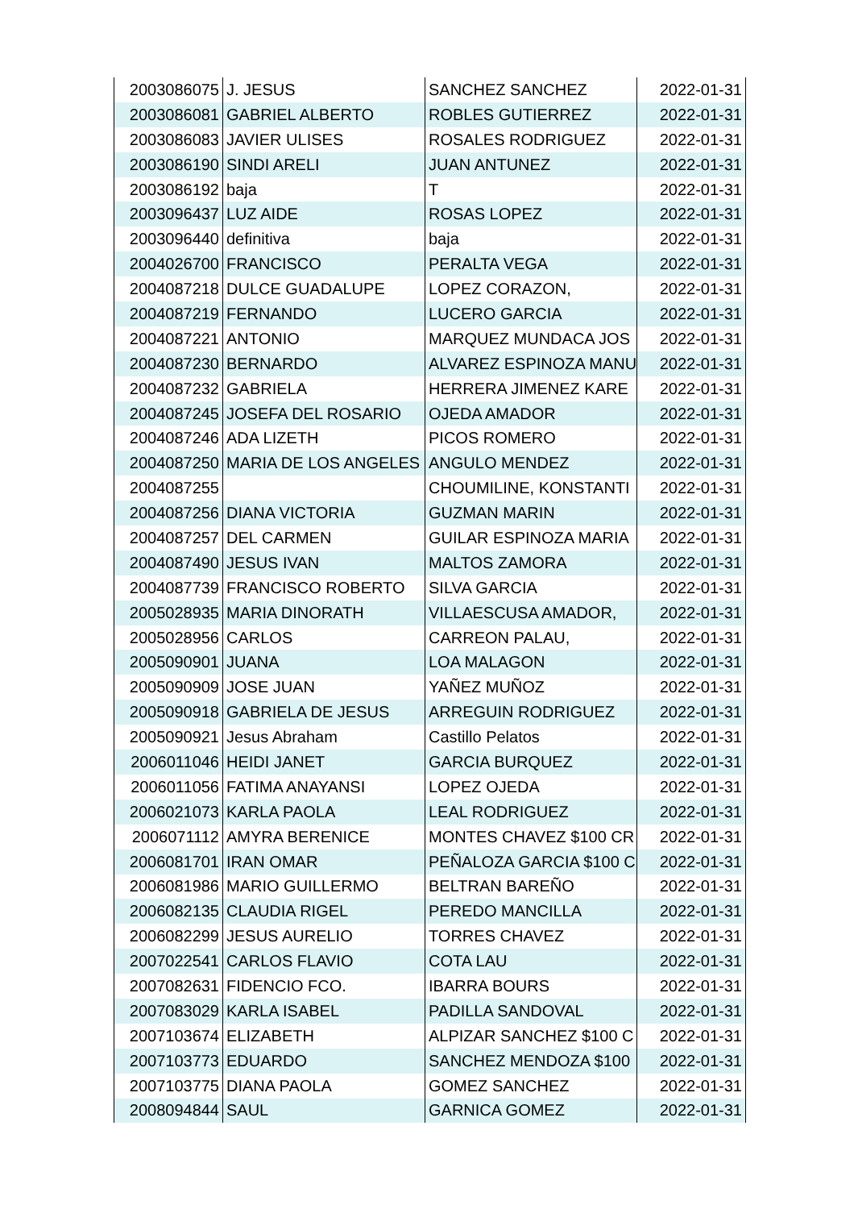| 2003086075 | J. JESUS | SANCHEZ SANCHEZ | 2022-01-31 |
| 2003086081 | GABRIEL ALBERTO | ROBLES GUTIERREZ | 2022-01-31 |
| 2003086083 | JAVIER ULISES | ROSALES RODRIGUEZ | 2022-01-31 |
| 2003086190 | SINDI ARELI | JUAN ANTUNEZ | 2022-01-31 |
| 2003086192 | baja | T | 2022-01-31 |
| 2003096437 | LUZ AIDE | ROSAS LOPEZ | 2022-01-31 |
| 2003096440 | definitiva | baja | 2022-01-31 |
| 2004026700 | FRANCISCO | PERALTA VEGA | 2022-01-31 |
| 2004087218 | DULCE GUADALUPE | LOPEZ CORAZON, | 2022-01-31 |
| 2004087219 | FERNANDO | LUCERO GARCIA | 2022-01-31 |
| 2004087221 | ANTONIO | MARQUEZ MUNDACA JOS | 2022-01-31 |
| 2004087230 | BERNARDO | ALVAREZ ESPINOZA MANU | 2022-01-31 |
| 2004087232 | GABRIELA | HERRERA JIMENEZ KARE | 2022-01-31 |
| 2004087245 | JOSEFA DEL ROSARIO | OJEDA AMADOR | 2022-01-31 |
| 2004087246 | ADA LIZETH | PICOS ROMERO | 2022-01-31 |
| 2004087250 | MARIA DE LOS ANGELES | ANGULO MENDEZ | 2022-01-31 |
| 2004087255 | | CHOUMILINE, KONSTANTI | 2022-01-31 |
| 2004087256 | DIANA VICTORIA | GUZMAN MARIN | 2022-01-31 |
| 2004087257 | DEL CARMEN | GUILAR ESPINOZA MARIA | 2022-01-31 |
| 2004087490 | JESUS IVAN | MALTOS ZAMORA | 2022-01-31 |
| 2004087739 | FRANCISCO ROBERTO | SILVA GARCIA | 2022-01-31 |
| 2005028935 | MARIA DINORATH | VILLAESCUSA AMADOR, | 2022-01-31 |
| 2005028956 | CARLOS | CARREON PALAU, | 2022-01-31 |
| 2005090901 | JUANA | LOA MALAGON | 2022-01-31 |
| 2005090909 | JOSE JUAN | YAÑEZ MUÑOZ | 2022-01-31 |
| 2005090918 | GABRIELA DE JESUS | ARREGUIN RODRIGUEZ | 2022-01-31 |
| 2005090921 | Jesus Abraham | Castillo Pelatos | 2022-01-31 |
| 2006011046 | HEIDI JANET | GARCIA BURQUEZ | 2022-01-31 |
| 2006011056 | FATIMA ANAYANSI | LOPEZ OJEDA | 2022-01-31 |
| 2006021073 | KARLA PAOLA | LEAL RODRIGUEZ | 2022-01-31 |
| 2006071112 | AMYRA BERENICE | MONTES CHAVEZ $100 CR | 2022-01-31 |
| 2006081701 | IRAN OMAR | PEÑALOZA GARCIA $100 C | 2022-01-31 |
| 2006081986 | MARIO GUILLERMO | BELTRAN BAREÑO | 2022-01-31 |
| 2006082135 | CLAUDIA RIGEL | PEREDO MANCILLA | 2022-01-31 |
| 2006082299 | JESUS AURELIO | TORRES CHAVEZ | 2022-01-31 |
| 2007022541 | CARLOS FLAVIO | COTA LAU | 2022-01-31 |
| 2007082631 | FIDENCIO FCO. | IBARRA BOURS | 2022-01-31 |
| 2007083029 | KARLA ISABEL | PADILLA SANDOVAL | 2022-01-31 |
| 2007103674 | ELIZABETH | ALPIZAR SANCHEZ $100 C | 2022-01-31 |
| 2007103773 | EDUARDO | SANCHEZ MENDOZA $100 | 2022-01-31 |
| 2007103775 | DIANA PAOLA | GOMEZ SANCHEZ | 2022-01-31 |
| 2008094844 | SAUL | GARNICA GOMEZ | 2022-01-31 |